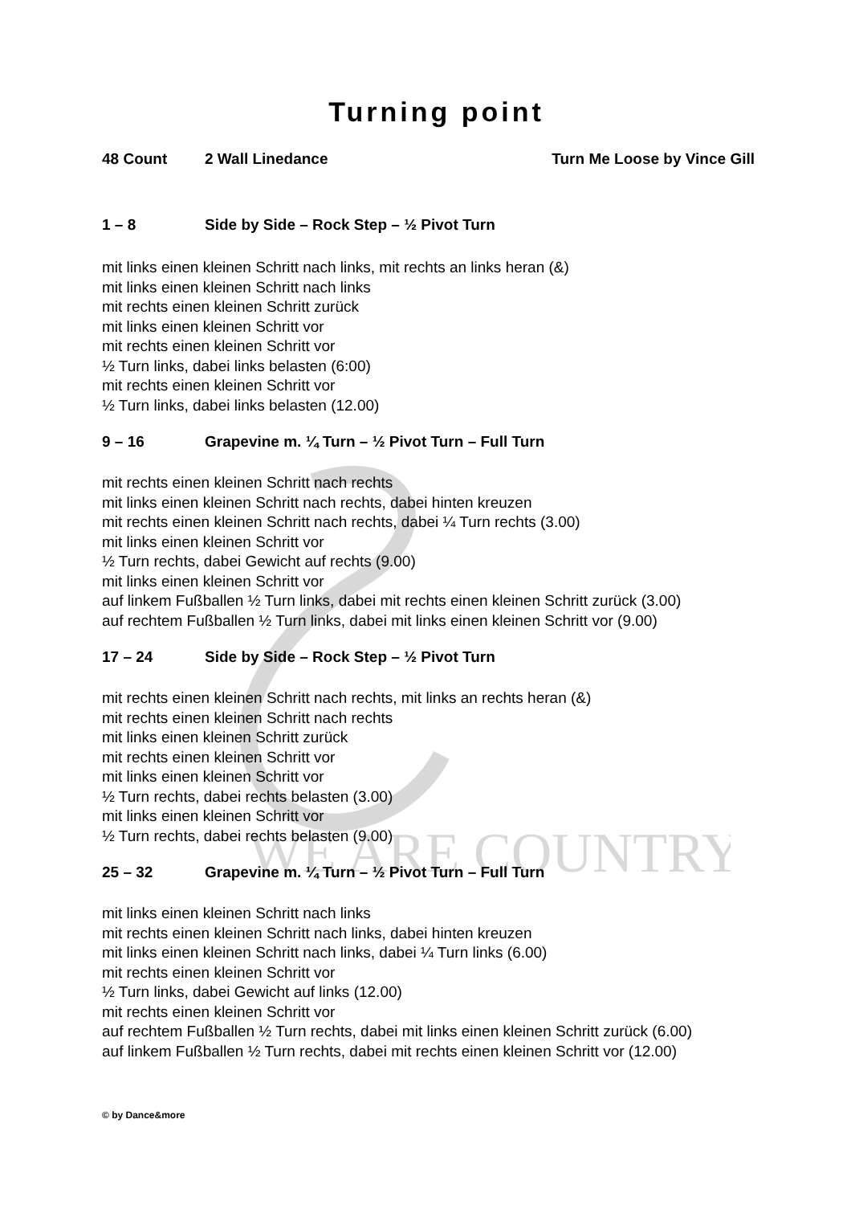WE ARE COUNTRY
Turning point
48 Count 2 Wall Linedance Turn Me Loose by Vince Gill
1 – 8 Side by Side – Rock Step – ½ Pivot Turn
mit links einen kleinen Schritt nach links, mit rechts an links heran (&)
mit links einen kleinen Schritt nach links
mit rechts einen kleinen Schritt zurück
mit links einen kleinen Schritt vor
mit rechts einen kleinen Schritt vor
½ Turn links, dabei links belasten (6:00)
mit rechts einen kleinen Schritt vor
½ Turn links, dabei links belasten (12.00)
9 – 16 Grapevine m. ¼ Turn – ½ Pivot Turn – Full Turn
mit rechts einen kleinen Schritt nach rechts
mit links einen kleinen Schritt nach rechts, dabei hinten kreuzen
mit rechts einen kleinen Schritt nach rechts, dabei ¼ Turn rechts (3.00)
mit links einen kleinen Schritt vor
½ Turn rechts, dabei Gewicht auf rechts (9.00)
mit links einen kleinen Schritt vor
auf linkem Fußballen ½ Turn links, dabei mit rechts einen kleinen Schritt zurück (3.00)
auf rechtem Fußballen ½ Turn links, dabei mit links einen kleinen Schritt vor (9.00)
17 – 24 Side by Side – Rock Step – ½ Pivot Turn
mit rechts einen kleinen Schritt nach rechts, mit links an rechts heran (&)
mit rechts einen kleinen Schritt nach rechts
mit links einen kleinen Schritt zurück
mit rechts einen kleinen Schritt vor
mit links einen kleinen Schritt vor
½ Turn rechts, dabei rechts belasten (3.00)
mit links einen kleinen Schritt vor
½ Turn rechts, dabei rechts belasten (9.00)
25 – 32 Grapevine m. ¼ Turn – ½ Pivot Turn – Full Turn
mit links einen kleinen Schritt nach links
mit rechts einen kleinen Schritt nach links, dabei hinten kreuzen
mit links einen kleinen Schritt nach links, dabei ¼ Turn links (6.00)
mit rechts einen kleinen Schritt vor
½ Turn links, dabei Gewicht auf links (12.00)
mit rechts einen kleinen Schritt vor
auf rechtem Fußballen ½ Turn rechts, dabei mit links einen kleinen Schritt zurück (6.00)
auf linkem Fußballen ½ Turn rechts, dabei mit rechts einen kleinen Schritt vor (12.00)
© by Dance&more